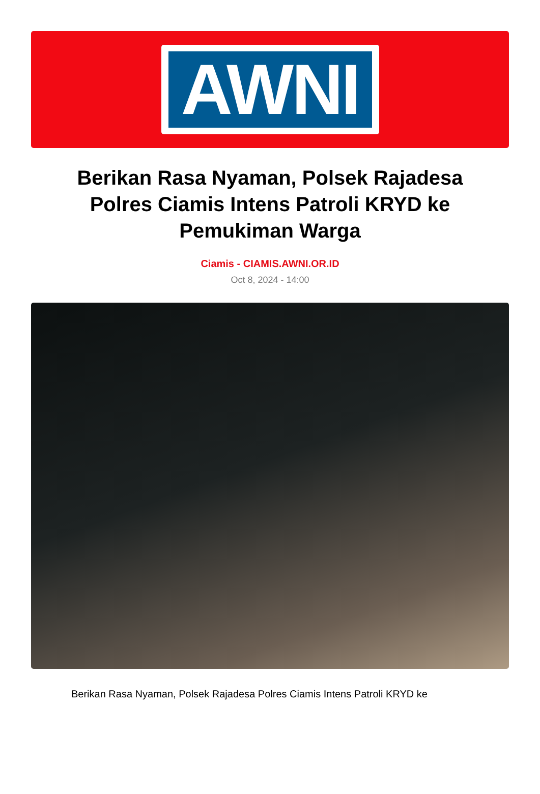AWNI
Berikan Rasa Nyaman, Polsek Rajadesa Polres Ciamis Intens Patroli KRYD ke Pemukiman Warga
Ciamis - CIAMIS.AWNI.OR.ID
Oct 8, 2024 - 14:00
Berikan Rasa Nyaman, Polsek Rajadesa Polres Ciamis Intens Patroli KRYD ke